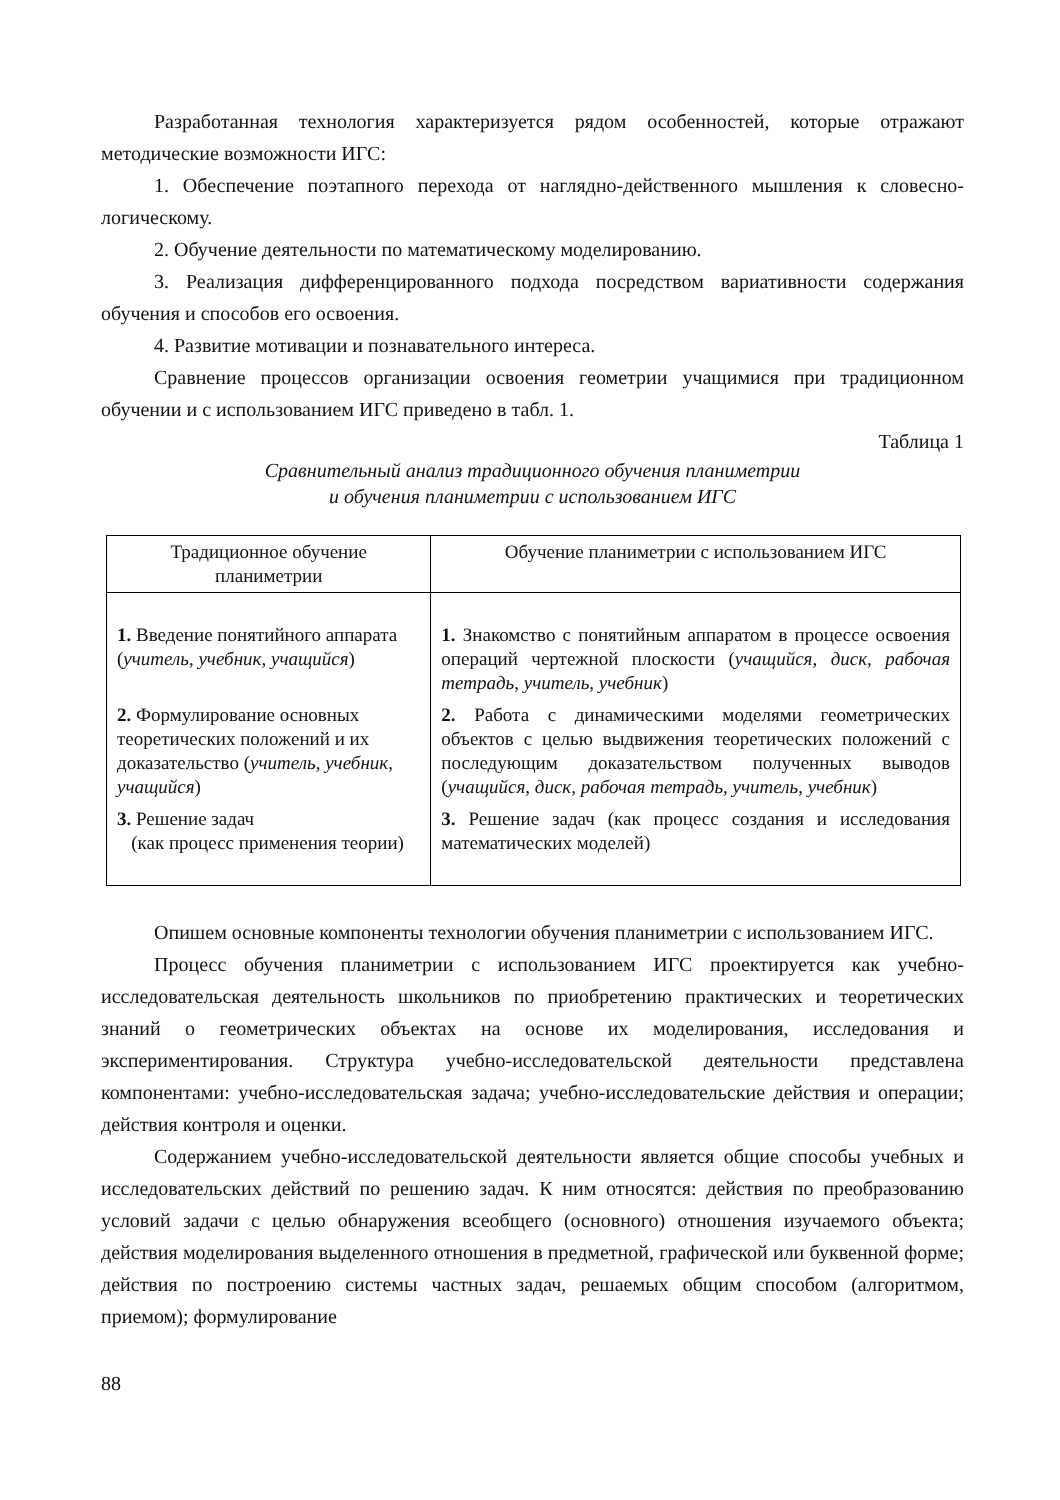Разработанная технология характеризуется рядом особенностей, которые отражают методические возможности ИГС:
1. Обеспечение поэтапного перехода от наглядно-действенного мышления к словесно-логическому.
2. Обучение деятельности по математическому моделированию.
3. Реализация дифференцированного подхода посредством вариативности содержания обучения и способов его освоения.
4. Развитие мотивации и познавательного интереса.
Сравнение процессов организации освоения геометрии учащимися при традиционном обучении и с использованием ИГС приведено в табл. 1.
Таблица 1
Сравнительный анализ традиционного обучения планиметрии
и обучения планиметрии с использованием ИГС
| Традиционное обучение планиметрии | Обучение планиметрии с использованием ИГС |
| --- | --- |
| 1. Введение понятийного аппарата ( учитель, учебник, учащийся ) | 1. Знакомство с понятийным аппаратом в процессе освоения операций чертежной плоскости ( учащийся, диск, рабочая тетрадь, учитель, учебник ) |
| 2. Формулирование основных теоретических положений и их доказательство ( учитель, учебник, учащийся ) | 2. Работа с динамическими моделями геометрических объектов с целью выдвижения теоретических положений с последующим доказательством полученных выводов ( учащийся, диск, рабочая тетрадь, учитель, учебник ) |
| 3. Решение задач (как процесс применения теории) | 3. Решение задач (как процесс создания и исследования математических моделей) |
Опишем основные компоненты технологии обучения планиметрии с использованием ИГС.
Процесс обучения планиметрии с использованием ИГС проектируется как учебно-исследовательская деятельность школьников по приобретению практических и теоретических знаний о геометрических объектах на основе их моделирования, исследования и экспериментирования. Структура учебно-исследовательской деятельности представлена компонентами: учебно-исследовательская задача; учебно-исследовательские действия и операции; действия контроля и оценки.
Содержанием учебно-исследовательской деятельности является общие способы учебных и исследовательских действий по решению задач. К ним относятся: действия по преобразованию условий задачи с целью обнаружения всеобщего (основного) отношения изучаемого объекта; действия моделирования выделенного отношения в предметной, графической или буквенной форме; действия по построению системы частных задач, решаемых общим способом (алгоритмом, приемом); формулирование
88